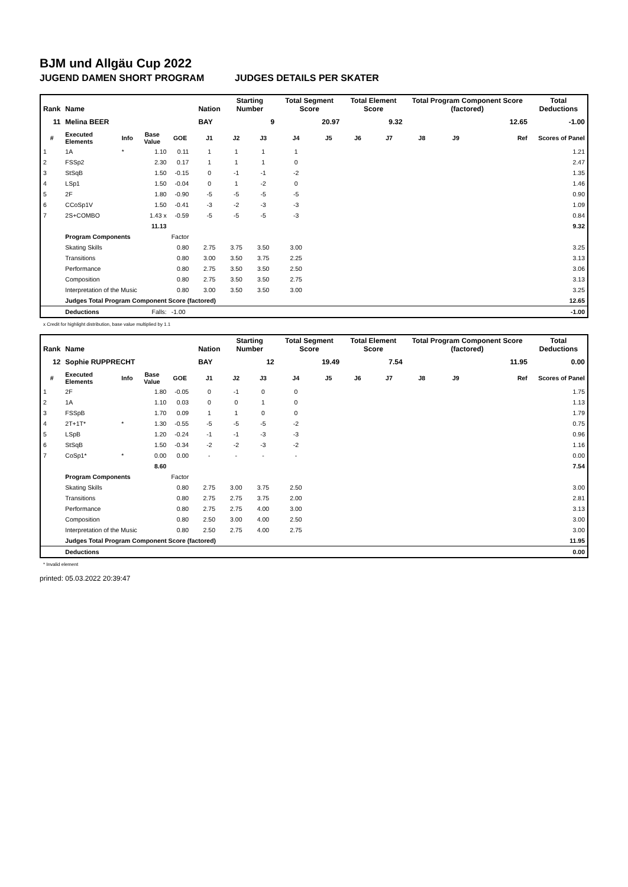BJM und Allgäu Cup 2022
JUGEND DAMEN SHORT PROGRAM JUDGES DETAILS PER SKATER
| Rank | Name | | | | | Nation | Starting Number | | Total Segment Score | | Total Element Score | | Total Program Component Score (factored) | | | | Total Deductions |
| --- | --- | --- | --- | --- | --- | --- | --- | --- | --- | --- | --- | --- | --- | --- | --- | --- | --- |
| 11 | Melina BEER | | | | | BAY | 9 | | 20.97 | | 9.32 | | 12.65 | | | | -1.00 |
| # | Executed Elements | Info | Base Value | GOE | | J1 | J2 | J3 | J4 | J5 | J6 | J7 | J8 | J9 | | Ref | Scores of Panel |
| 1 | 1A | * | 1.10 | 0.11 | | 1 | 1 | 1 | 1 | | | | | | | | 1.21 |
| 2 | FSSp2 | | 2.30 | 0.17 | | 1 | 1 | 1 | 0 | | | | | | | | 2.47 |
| 3 | StSqB | | 1.50 | -0.15 | | 0 | -1 | -1 | -2 | | | | | | | | 1.35 |
| 4 | LSp1 | | 1.50 | -0.04 | | 0 | 1 | -2 | 0 | | | | | | | | 1.46 |
| 5 | 2F | | 1.80 | -0.90 | | -5 | -5 | -5 | -5 | | | | | | | | 0.90 |
| 6 | CCoSp1V | | 1.50 | -0.41 | | -3 | -2 | -3 | -3 | | | | | | | | 1.09 |
| 7 | 2S+COMBO | | 1.43 x | -0.59 | | -5 | -5 | -5 | -3 | | | | | | | | 0.84 |
| | | | 11.13 | | | | | | | | | | | | | | 9.32 |
| | Program Components | | | Factor | | | | | | | | | | | | | |
| | Skating Skills | | | 0.80 | | 2.75 | 3.75 | 3.50 | 3.00 | | | | | | | | 3.25 |
| | Transitions | | | 0.80 | | 3.00 | 3.50 | 3.75 | 2.25 | | | | | | | | 3.13 |
| | Performance | | | 0.80 | | 2.75 | 3.50 | 3.50 | 2.50 | | | | | | | | 3.06 |
| | Composition | | | 0.80 | | 2.75 | 3.50 | 3.50 | 2.75 | | | | | | | | 3.13 |
| | Interpretation of the Music | | | 0.80 | | 3.00 | 3.50 | 3.50 | 3.00 | | | | | | | | 3.25 |
| | Judges Total Program Component Score (factored) | | | | | | | | | | | | | | | | 12.65 |
| | Deductions | | Falls: | -1.00 | | | | | | | | | | | | | -1.00 |
x Credit for highlight distribution, base value multiplied by 1.1
| Rank | Name | | | | | Nation | Starting Number | | Total Segment Score | | Total Element Score | | Total Program Component Score (factored) | | | | Total Deductions |
| --- | --- | --- | --- | --- | --- | --- | --- | --- | --- | --- | --- | --- | --- | --- | --- | --- | --- |
| 12 | Sophie RUPPRECHT | | | | | BAY | 12 | | 19.49 | | 7.54 | | 11.95 | | | | 0.00 |
| # | Executed Elements | Info | Base Value | GOE | | J1 | J2 | J3 | J4 | J5 | J6 | J7 | J8 | J9 | | Ref | Scores of Panel |
| 1 | 2F | | 1.80 | -0.05 | | 0 | -1 | 0 | 0 | | | | | | | | 1.75 |
| 2 | 1A | | 1.10 | 0.03 | | 0 | 0 | 1 | 0 | | | | | | | | 1.13 |
| 3 | FSSpB | | 1.70 | 0.09 | | 1 | 1 | 0 | 0 | | | | | | | | 1.79 |
| 4 | 2T+1T* | * | 1.30 | -0.55 | | -5 | -5 | -5 | -2 | | | | | | | | 0.75 |
| 5 | LSpB | | 1.20 | -0.24 | | -1 | -1 | -3 | -3 | | | | | | | | 0.96 |
| 6 | StSqB | | 1.50 | -0.34 | | -2 | -2 | -3 | -2 | | | | | | | | 1.16 |
| 7 | CoSp1* | * | 0.00 | 0.00 | | - | - | - | - | | | | | | | | 0.00 |
| | | | 8.60 | | | | | | | | | | | | | | 7.54 |
| | Program Components | | | Factor | | | | | | | | | | | | | |
| | Skating Skills | | | 0.80 | | 2.75 | 3.00 | 3.75 | 2.50 | | | | | | | | 3.00 |
| | Transitions | | | 0.80 | | 2.75 | 2.75 | 3.75 | 2.00 | | | | | | | | 2.81 |
| | Performance | | | 0.80 | | 2.75 | 2.75 | 4.00 | 3.00 | | | | | | | | 3.13 |
| | Composition | | | 0.80 | | 2.50 | 3.00 | 4.00 | 2.50 | | | | | | | | 3.00 |
| | Interpretation of the Music | | | 0.80 | | 2.50 | 2.75 | 4.00 | 2.75 | | | | | | | | 3.00 |
| | Judges Total Program Component Score (factored) | | | | | | | | | | | | | | | | 11.95 |
| | Deductions | | | | | | | | | | | | | | | | 0.00 |
* Invalid element
printed: 05.03.2022 20:39:47